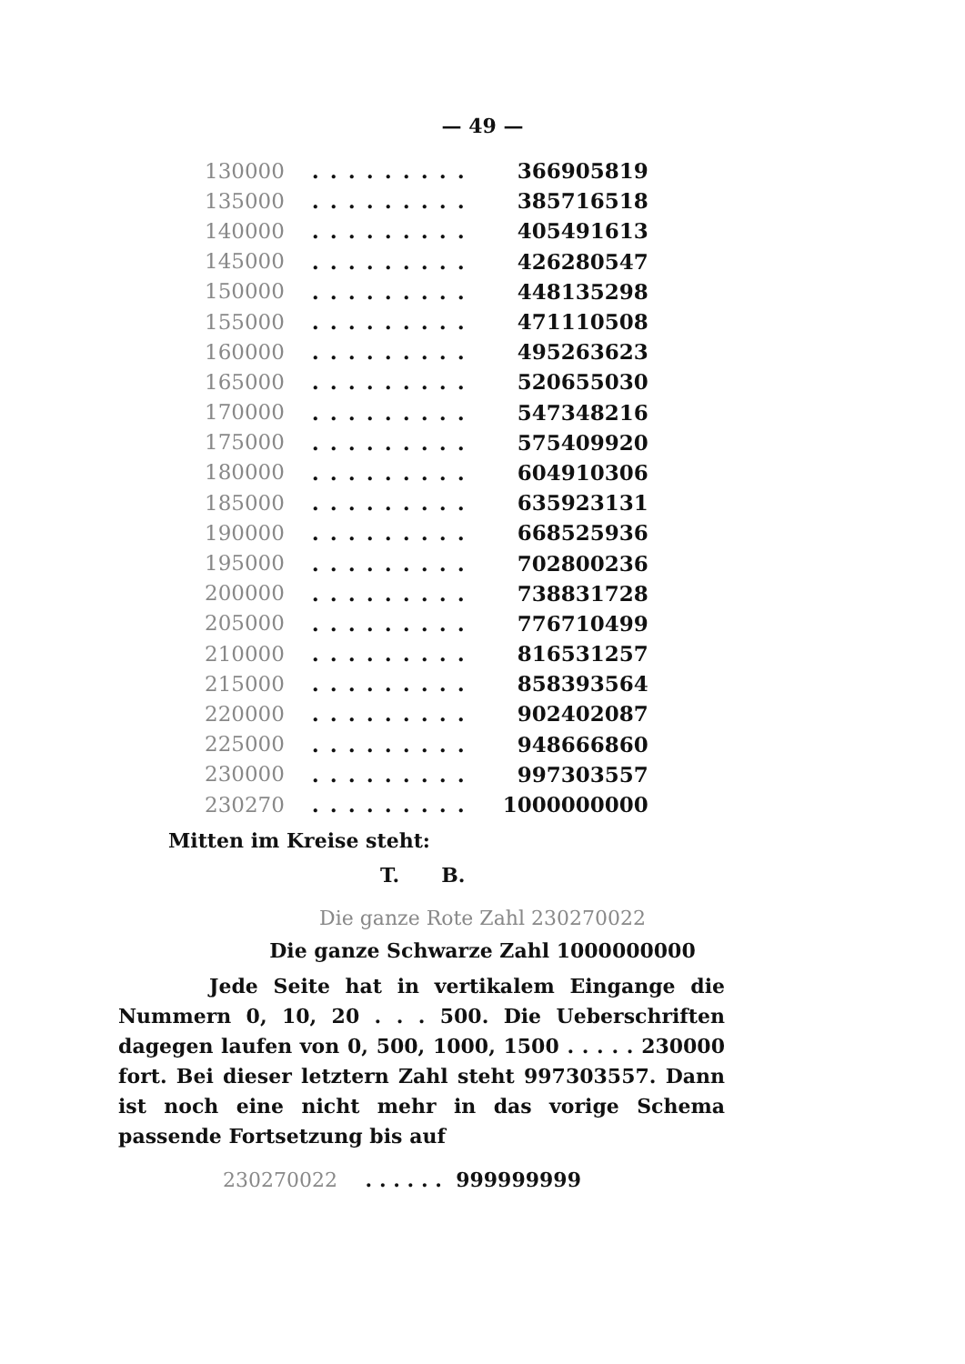— 49 —
| 130000 | ......... | 366905819 |
| 135000 | ......... | 385716518 |
| 140000 | ......... | 405491613 |
| 145000 | ......... | 426280547 |
| 150000 | ......... | 448135298 |
| 155000 | ......... | 471110508 |
| 160000 | ......... | 495263623 |
| 165000 | ......... | 520655030 |
| 170000 | ......... | 547348216 |
| 175000 | ......... | 575409920 |
| 180000 | ......... | 604910306 |
| 185000 | ......... | 635923131 |
| 190000 | ......... | 668525936 |
| 195000 | ......... | 702800236 |
| 200000 | ......... | 738831728 |
| 205000 | ......... | 776710499 |
| 210000 | ......... | 816531257 |
| 215000 | ......... | 858393564 |
| 220000 | ......... | 902402087 |
| 225000 | ......... | 948666860 |
| 230000 | ......... | 997303557 |
| 230270 | ......... | 1000000000 |
Mitten im Kreise steht:
T. B.
Die ganze Rote Zahl 230270022
Die ganze Schwarze Zahl 1000000000
Jede Seite hat in vertikalem Eingange die Nummern 0, 10, 20 . . . 500. Die Ueberschriften dagegen laufen von 0, 500, 1000, 1500 . . . . . 230000 fort. Bei dieser letztern Zahl steht 997303557. Dann ist noch eine nicht mehr in das vorige Schema passende Fortsetzung bis auf
230270022 . . . . . . 999999999